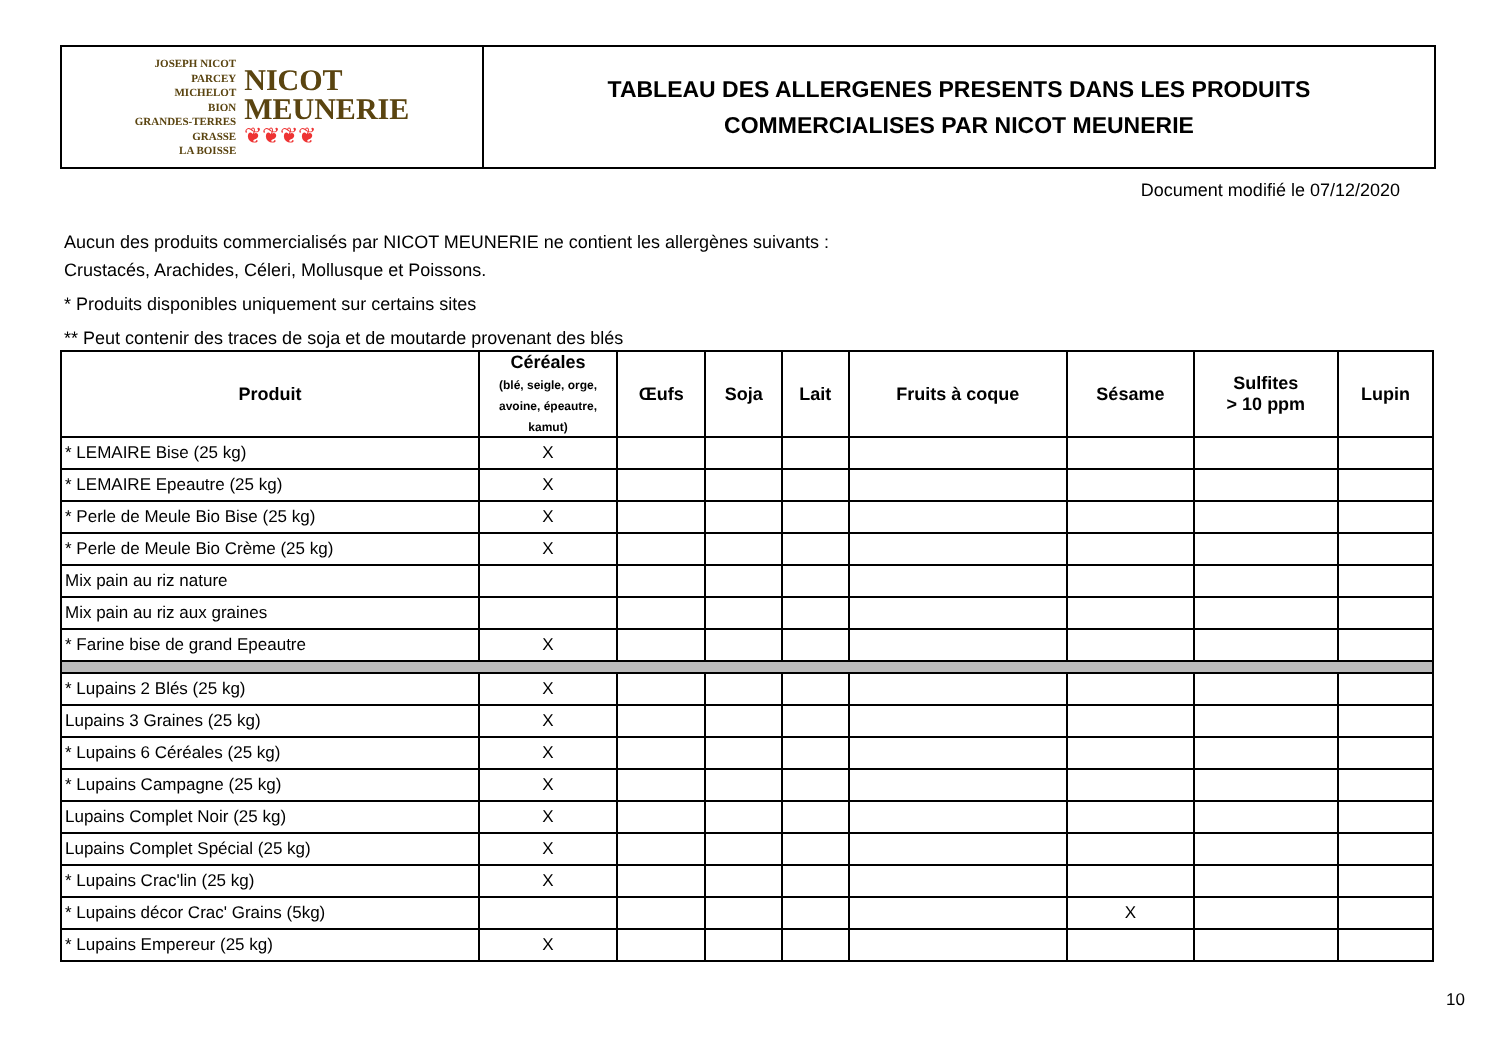JOSEPH NICOT
PARCEY
MICHELOT
BION
GRANDES-TERRES
GRASSE
LA BOISSE
NICOT
MEUNERIE
❦❦❦❦
TABLEAU DES ALLERGENES PRESENTS DANS LES PRODUITS
COMMERCIALISES PAR NICOT MEUNERIE
Document modifié le 07/12/2020
Aucun des produits commercialisés par NICOT MEUNERIE ne contient les allergènes suivants :
Crustacés, Arachides, Céleri, Mollusque et Poissons.
* Produits disponibles uniquement sur certains sites
** Peut contenir des traces de soja et de moutarde provenant des blés
| Produit | Céréales (blé, seigle, orge, avoine, épeautre, kamut) | Œufs | Soja | Lait | Fruits à coque | Sésame | Sulfites > 10 ppm | Lupin |
| --- | --- | --- | --- | --- | --- | --- | --- | --- |
| * LEMAIRE Bise (25 kg) | X | | | | | | | |
| * LEMAIRE Epeautre (25 kg) | X | | | | | | | |
| * Perle de Meule Bio Bise (25 kg) | X | | | | | | | |
| * Perle de Meule Bio Crème (25 kg) | X | | | | | | | |
| Mix pain au riz nature | | | | | | | | |
| Mix pain au riz aux graines | | | | | | | | |
| * Farine bise de grand Epeautre | X | | | | | | | |
| * Lupains 2 Blés (25 kg) | X | | | | | | | |
| Lupains 3 Graines (25 kg) | X | | | | | | | |
| * Lupains 6 Céréales (25 kg) | X | | | | | | | |
| * Lupains Campagne (25 kg) | X | | | | | | | |
| Lupains Complet Noir (25 kg) | X | | | | | | | |
| Lupains Complet Spécial (25 kg) | X | | | | | | | |
| * Lupains Crac'lin (25 kg) | X | | | | | | | |
| * Lupains décor Crac' Grains (5kg) | | | | | | X | | |
| * Lupains Empereur (25 kg) | X | | | | | | | |
10